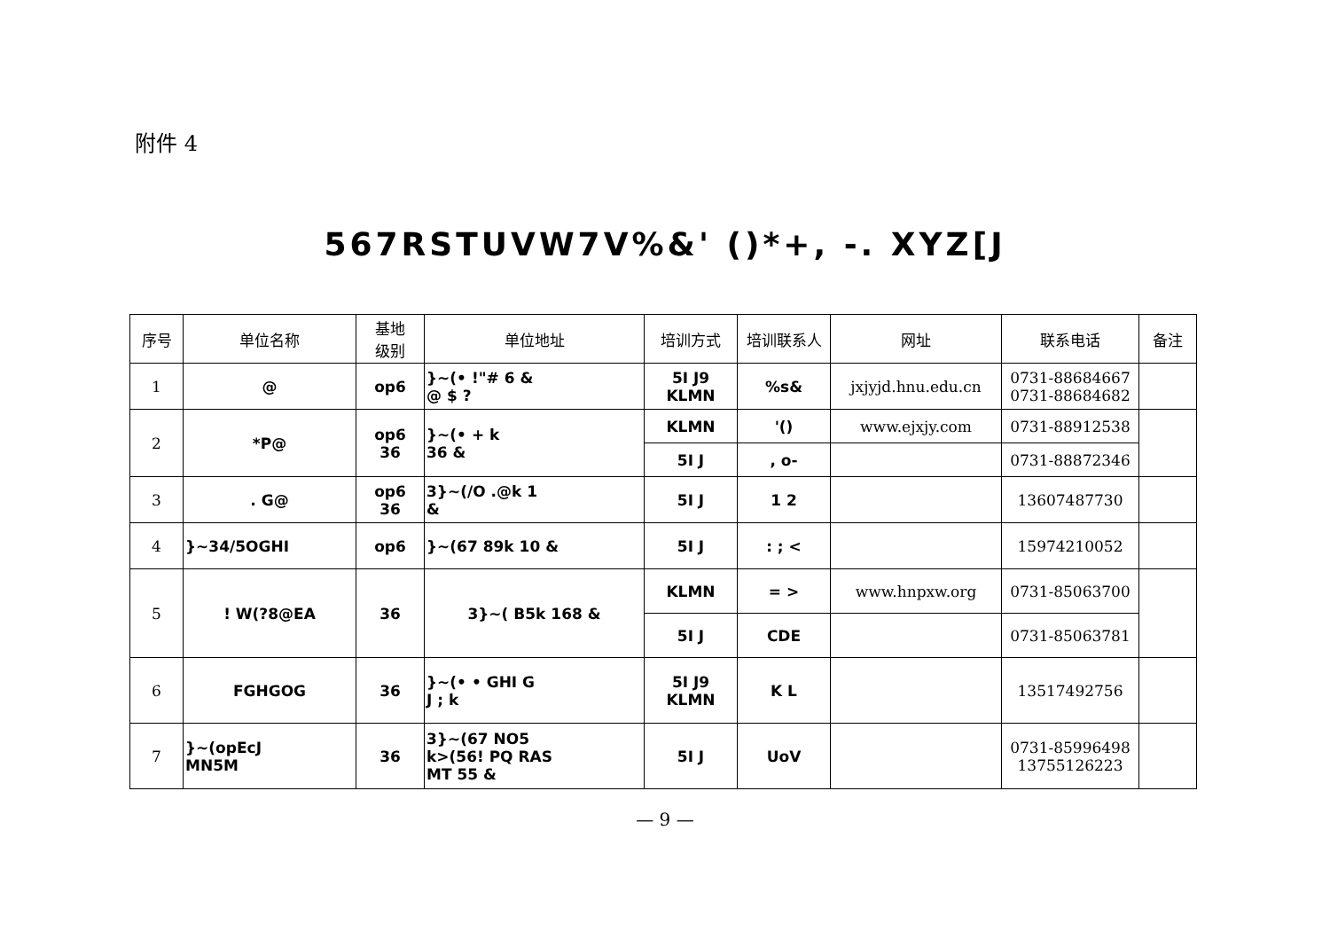附件 4
567RSTUVW7V%&' ()*+, -. XYZ[J
| 序号 | 单位名称 | 基地 级别 | 单位地址 | 培训方式 | 培训联系人 | 网址 | 联系电话 | 备注 |
| --- | --- | --- | --- | --- | --- | --- | --- | --- |
| 1 | @ | op6 | }~(• !"# 6 & @ $ ? | 5I J9 KLMN | %s& | jxjyjd.hnu.edu.cn | 0731-88684667 0731-88684682 | |
| 2 | *P@ | op6 36 | }~(• + k 36 & | KLMN | '() | www.ejxjy.com | 0731-88912538 | |
| | | | | 5I J | , o- | | 0731-88872346 | |
| 3 | . G@ | op6 36 | 3}~(/O .@k 1 & | 5I J | 1 2 | | 13607487730 | |
| 4 | }~34/5OGHI | op6 | }~(67 89k 10 & | 5I J | : ; < | | 15974210052 | |
| 5 | ! W(?8@EA | 36 | 3}~( B5k 168 & | KLMN | = > | www.hnpxw.org | 0731-85063700 | |
| | | | | 5I J | CDE | | 0731-85063781 | |
| 6 | FGHGOG | 36 | }~(• • GHI G J ; k | 5I J9 KLMN | K L | | 13517492756 | |
| 7 | }~(opEcJ MN5M | 36 | 3}~(67 NO5 k>(56! PQ RAS MT 55 & | 5I J | UoV | | 0731-85996498 13755126223 | |
— 9 —